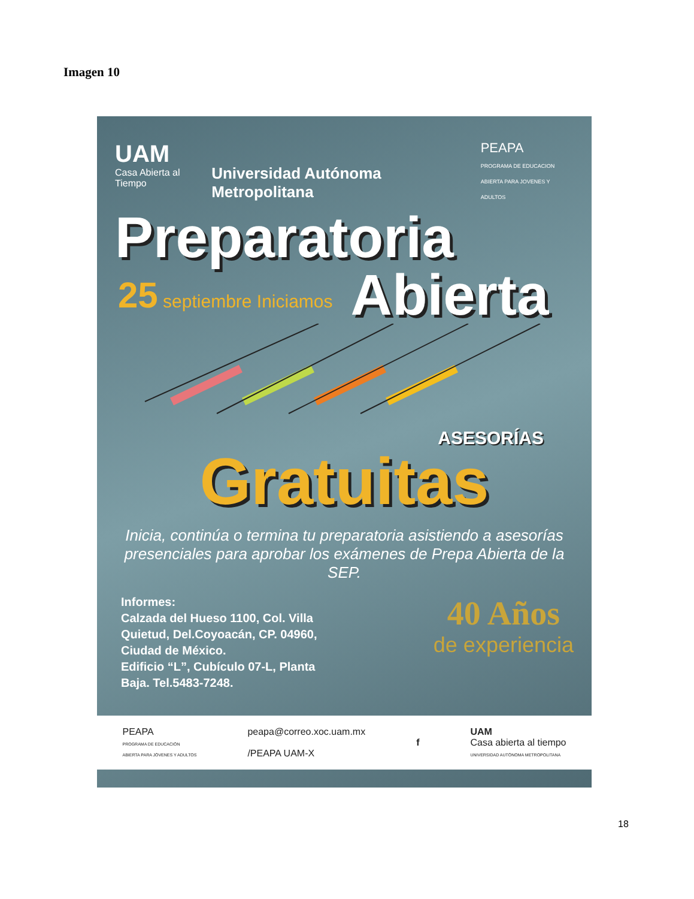Imagen 10
UAM
Casa Abierta al Tiempo
Universidad Autónoma Metropolitana
PEAPA
PROGRAMA DE EDUCACION
ABIERTA PARA JOVENES Y ADULTOS
Preparatoria
25 septiembre Iniciamos
Abierta
ASESORÍAS
Gratuitas
Inicia, continúa o termina tu preparatoria asistiendo a asesorías presenciales para aprobar los exámenes de Prepa Abierta de la SEP.
Informes:
Calzada del Hueso 1100, Col. Villa
Quietud, Del.Coyoacán, CP. 04960,
Ciudad de México.
Edificio “L”, Cubículo 07-L, Planta
Baja. Tel.5483-7248.
40 Años
de experiencia
PEAPA
PROGRAMA DE EDUCACIÓN
ABIERTA PARA JÓVENES Y ADULTOS
peapa@correo.xoc.uam.mx
/PEAPA UAM-X
f
UAM
Casa abierta al tiempo
UNIVERSIDAD AUTÓNOMA METROPOLITANA
18